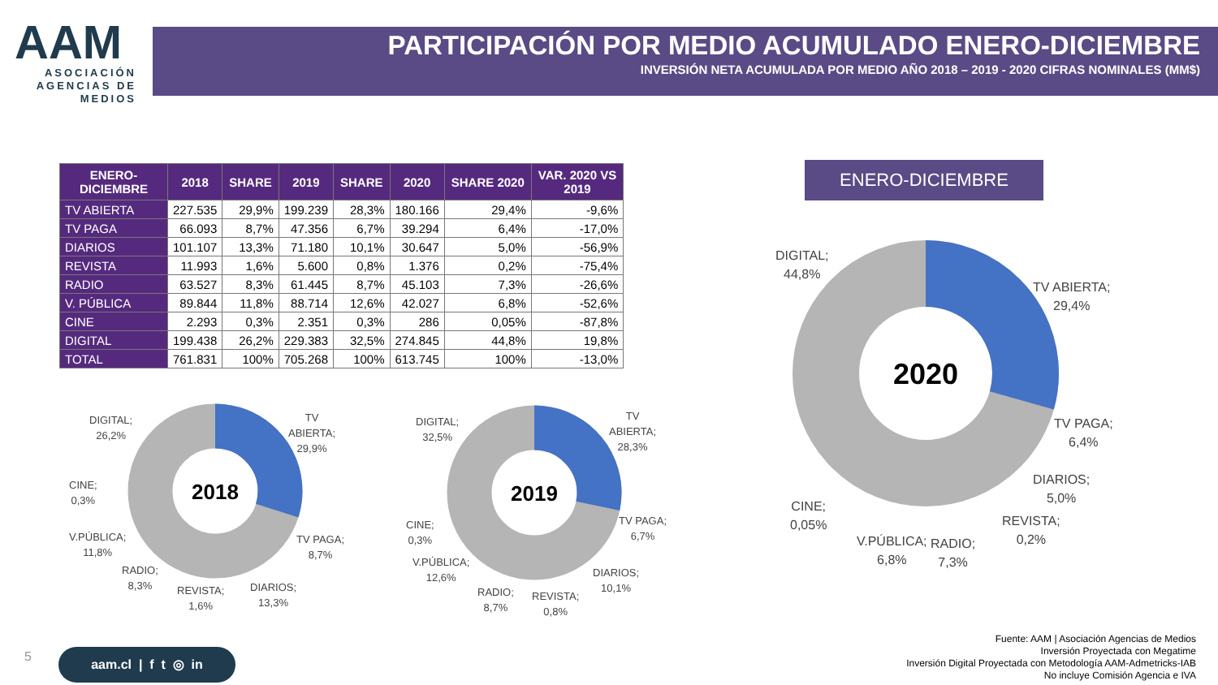AAM
ASOCIACIÓN AGENCIAS DE MEDIOS
PARTICIPACIÓN POR MEDIO ACUMULADO ENERO-DICIEMBRE
INVERSIÓN NETA ACUMULADA POR MEDIO AÑO 2018 – 2019 - 2020 CIFRAS NOMINALES (MM$)
| ENERO- DICIEMBRE | 2018 | SHARE | 2019 | SHARE | 2020 | SHARE 2020 | VAR. 2020 VS 2019 |
| --- | --- | --- | --- | --- | --- | --- | --- |
| TV ABIERTA | 227.535 | 29,9% | 199.239 | 28,3% | 180.166 | 29,4% | -9,6% |
| TV PAGA | 66.093 | 8,7% | 47.356 | 6,7% | 39.294 | 6,4% | -17,0% |
| DIARIOS | 101.107 | 13,3% | 71.180 | 10,1% | 30.647 | 5,0% | -56,9% |
| REVISTA | 11.993 | 1,6% | 5.600 | 0,8% | 1.376 | 0,2% | -75,4% |
| RADIO | 63.527 | 8,3% | 61.445 | 8,7% | 45.103 | 7,3% | -26,6% |
| V. PÚBLICA | 89.844 | 11,8% | 88.714 | 12,6% | 42.027 | 6,8% | -52,6% |
| CINE | 2.293 | 0,3% | 2.351 | 0,3% | 286 | 0,05% | -87,8% |
| DIGITAL | 199.438 | 26,2% | 229.383 | 32,5% | 274.845 | 44,8% | 19,8% |
| TOTAL | 761.831 | 100% | 705.268 | 100% | 613.745 | 100% | -13,0% |
ENERO-DICIEMBRE
2018
DIGITAL;
26,2%
TV
ABIERTA;
29,9%
CINE;
0,3%
V.PÚBLICA;
11,8%
RADIO;
8,3%
REVISTA;
1,6%
DIARIOS;
13,3%
TV PAGA;
8,7%
2019
DIGITAL;
32,5%
TV
ABIERTA;
28,3%
CINE;
0,3%
V.PÚBLICA;
12,6%
RADIO;
8,7%
REVISTA;
0,8%
DIARIOS;
10,1%
TV PAGA;
6,7%
2020
DIGITAL;
44,8%
TV ABIERTA;
29,4%
TV PAGA;
6,4%
DIARIOS;
5,0%
REVISTA;
0,2%
RADIO;
7,3%
V.PÚBLICA;
6,8%
CINE;
0,05%
5 aam.cl | f t ◎ in
Fuente: AAM | Asociación Agencias de Medios
Inversión Proyectada con Megatime
Inversión Digital Proyectada con Metodología AAM-Admetricks-IAB
No incluye Comisión Agencia e IVA